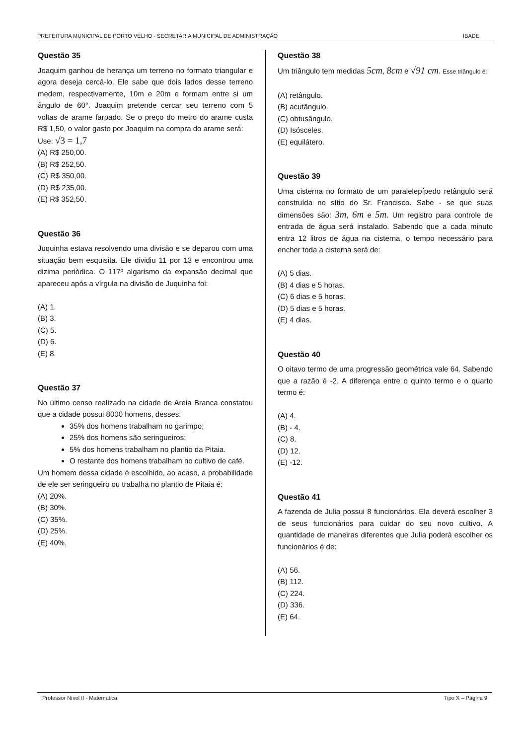PREFEITURA MUNICIPAL DE PORTO VELHO - SECRETARIA MUNICIPAL DE ADMINISTRAÇÃO IBADE
Questão 35
Joaquim ganhou de herança um terreno no formato triangular e agora deseja cercá-lo. Ele sabe que dois lados desse terreno medem, respectivamente, 10m e 20m e formam entre si um ângulo de 60°. Joaquim pretende cercar seu terreno com 5 voltas de arame farpado. Se o preço do metro do arame custa R$ 1,50, o valor gasto por Joaquim na compra do arame será:
Use: √3 = 1,7
(A) R$ 250,00.
(B) R$ 252,50.
(C) R$ 350,00.
(D) R$ 235,00.
(E) R$ 352,50.
Questão 36
Juquinha estava resolvendo uma divisão e se deparou com uma situação bem esquisita. Ele dividiu 11 por 13 e encontrou uma dizima periódica. O 117º algarismo da expansão decimal que apareceu após a vírgula na divisão de Juquinha foi:
(A) 1.
(B) 3.
(C) 5.
(D) 6.
(E) 8.
Questão 37
No último censo realizado na cidade de Areia Branca constatou que a cidade possui 8000 homens, desses:
35% dos homens trabalham no garimpo;
25% dos homens são seringueiros;
5% dos homens trabalham no plantio da Pitaia.
O restante dos homens trabalham no cultivo de café.
Um homem dessa cidade é escolhido, ao acaso, a probabilidade de ele ser seringueiro ou trabalha no plantio de Pitaia é:
(A) 20%.
(B) 30%.
(C) 35%.
(D) 25%.
(E) 40%.
Questão 38
Um triângulo tem medidas 5cm, 8cm e √91 cm. Esse triângulo é:
(A) retângulo.
(B) acutângulo.
(C) obtusângulo.
(D) Isósceles.
(E) equilátero.
Questão 39
Uma cisterna no formato de um paralelepípedo retângulo será construída no sítio do Sr. Francisco. Sabe - se que suas dimensões são: 3m, 6m e 5m. Um registro para controle de entrada de água será instalado. Sabendo que a cada minuto entra 12 litros de água na cisterna, o tempo necessário para encher toda a cisterna será de:
(A) 5 dias.
(B) 4 dias e 5 horas.
(C) 6 dias e 5 horas.
(D) 5 dias e 5 horas.
(E) 4 dias.
Questão 40
O oitavo termo de uma progressão geométrica vale 64. Sabendo que a razão é -2. A diferença entre o quinto termo e o quarto termo é:
(A) 4.
(B) - 4.
(C) 8.
(D) 12.
(E) -12.
Questão 41
A fazenda de Julia possui 8 funcionários. Ela deverá escolher 3 de seus funcionários para cuidar do seu novo cultivo. A quantidade de maneiras diferentes que Julia poderá escolher os funcionários é de:
(A) 56.
(B) 112.
(C) 224.
(D) 336.
(E) 64.
Professor Nível II - Matemática Tipo X – Página 9